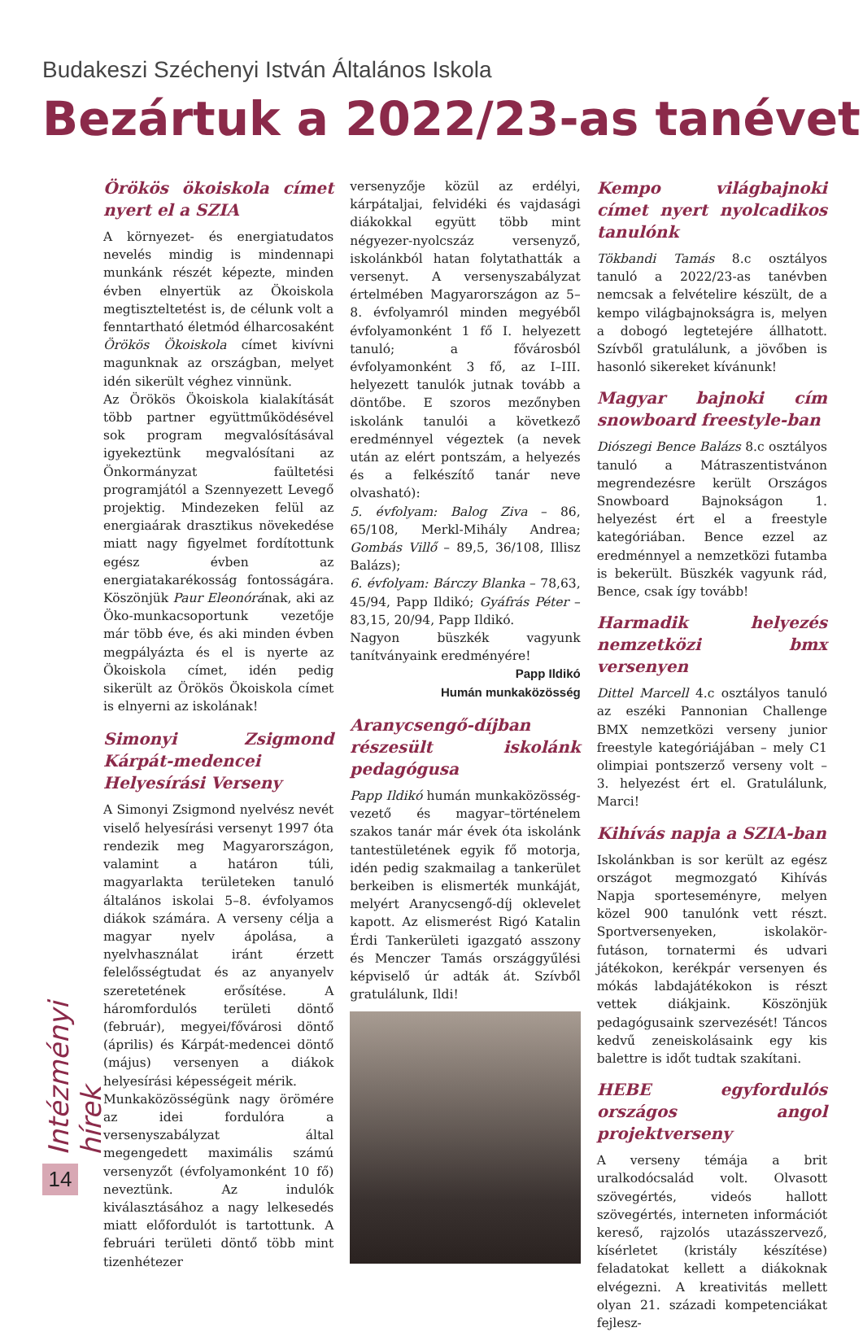Budakeszi Széchenyi István Általános Iskola
Bezártuk a 2022/23-as tanévet
Örökös ökoiskola címet nyert el a SZIA
A környezet- és energiatudatos nevelés mindig is mindennapi munkánk részét képezte, minden évben elnyertük az Ökoiskola megtisztel­tetést is, de célunk volt a fenntartható életmód élharcosaként Örökös Ökoiskola címet kivívni magunknak az országban, melyet idén sikerült véghez vinnünk.
Az Örökös Ökoiskola kialakítását több partner együttműködésével sok program megvalósításával igyekeztünk megvalósítani az Önkormányzat faültetési programjától a Szennyezett Levegő projektig. Mindezeken felül az energiaárak drasztikus növekedése miatt nagy figyelmet fordítottunk egész évben az energiatakarékosság fontosságára. Köszönjük Paur Eleonórának, aki az Öko-munkacsoportunk vezetője már több éve, és aki minden évben megpályázta és el is nyerte az Ökoiskola címet, idén pedig sikerült az Örökös Ökoiskola címet is elnyerni az iskolának!
Simonyi Zsigmond Kárpát-medencei Helyesírási Verseny
A Simonyi Zsigmond nyelvész nevét viselő helyesírási versenyt 1997 óta rendezik meg Magyarországon, valamint a határon túli, magyarlakta területeken tanuló általános iskolai 5–8. évfolyamos diákok számára. A verseny célja a magyar nyelv ápolása, a nyelvhasználat iránt érzett felelősségtudat és az anyanyelv szeretetének erősítése. A háromfordulós területi döntő (február), megyei/fővárosi döntő (április) és Kárpát-medencei döntő (május) versenyen a diákok helyesírási képességeit mérik.
Munkaközösségünk nagy örömére az idei fordulóra a versenyszabályzat által megengedett maximális számú versenyzőt (évfolyamonként 10 fő) neveztünk. Az indulók kiválasztásához a nagy lelkesedés miatt előfordulót is tartottunk. A februári területi döntő több mint tizenhétezer
versenyzője közül az erdélyi, kárpátaljai, felvidéki és vajdasági diákokkal együtt több mint négyezer-nyolcszáz versenyző, iskolánkból hatan folytathatták a versenyt. A versenyszabályzat értelmében Magyarországon az 5–8. évfolyamról minden megyéből évfolyamonként 1 fő I. helyezett tanuló; a fővárosból évfolyamonként 3 fő, az I–III. helyezett tanulók jutnak tovább a döntőbe. E szoros mezőnyben iskolánk tanulói a következő eredménnyel végeztek (a nevek után az elért pontszám, a helyezés és a felkészítő tanár neve olvasható):
5. évfolyam: Balog Ziva – 86, 65/108, Merkl-Mihály Andrea; Gombás Villő – 89,5, 36/108, Illisz Balázs);
6. évfolyam: Bárczy Blanka – 78,63, 45/94, Papp Ildikó; Gyáfrás Péter – 83,15, 20/94, Papp Ildikó.
Nagyon büszkék vagyunk tanítványaink eredményére!
Papp Ildikó
Humán munkaközösség
Aranycsengő-díjban részesült iskolánk pedagógusa
Papp Ildikó humán munkaközösség-vezető és magyar–történelem szakos tanár már évek óta iskolánk tantestületének egyik fő motorja, idén pedig szakmailag a tankerület berkeiben is elismerték munkáját, melyért Aranycsengő-díj oklevelet kapott. Az elismerést Rigó Katalin Érdi Tankerületi igazgató asszony és Menczer Tamás országgyűlési képviselő úr adták át. Szívből gratulálunk, Ildi!
Kempo világbajnoki címet nyert nyolcadikos tanulónk
Tökbandi Tamás 8.c osztályos tanuló a 2022/23-as tanévben nemcsak a felvételire készült, de a kempo világbajnokságra is, melyen a dobogó legtetejére állhatott. Szívből gratulálunk, a jövőben is hasonló sikereket kívánunk!
Magyar bajnoki cím snowboard freestyle-ban
Diószegi Bence Balázs 8.c osztályos tanuló a Mátraszentistvánon megrendezésre került Országos Snowboard Bajnokságon 1. helyezést ért el a freestyle kategóriában. Bence ezzel az eredménnyel a nemzetközi futamba is bekerült. Büszkék vagyunk rád, Bence, csak így tovább!
Harmadik helyezés nemzetközi bmx versenyen
Dittel Marcell 4.c osztályos tanuló az eszéki Pannonian Challenge BMX nemzetközi verseny junior freestyle kategóriájában – mely C1 olimpiai pontszerző verseny volt – 3. helyezést ért el. Gratulálunk, Marci!
Kihívás napja a SZIA-ban
Iskolánkban is sor került az egész országot megmozgató Kihívás Napja sporteseményre, melyen közel 900 tanulónk vett részt. Sportversenyeken, iskolakör-futáson, tornatermi és udvari játékokon, kerékpár versenyen és mókás labdajátékokon is részt vettek diákjaink. Köszönjük pedagógusaink szervezését! Táncos kedvű zeneiskolásaink egy kis balettre is időt tudtak szakítani.
HEBE egyfordulós országos angol projektverseny
A verseny témája a brit uralkodócsalád volt. Olvasott szövegértés, videós hallott szövegértés, interneten információt kereső, rajzolós utazásszervező, kísérletet (kristály készítése) feladatokat kellett a diákoknak elvégezni. A kreativitás mellett olyan 21. századi kompetenciákat fejlesz-
Intézményi hírek
14